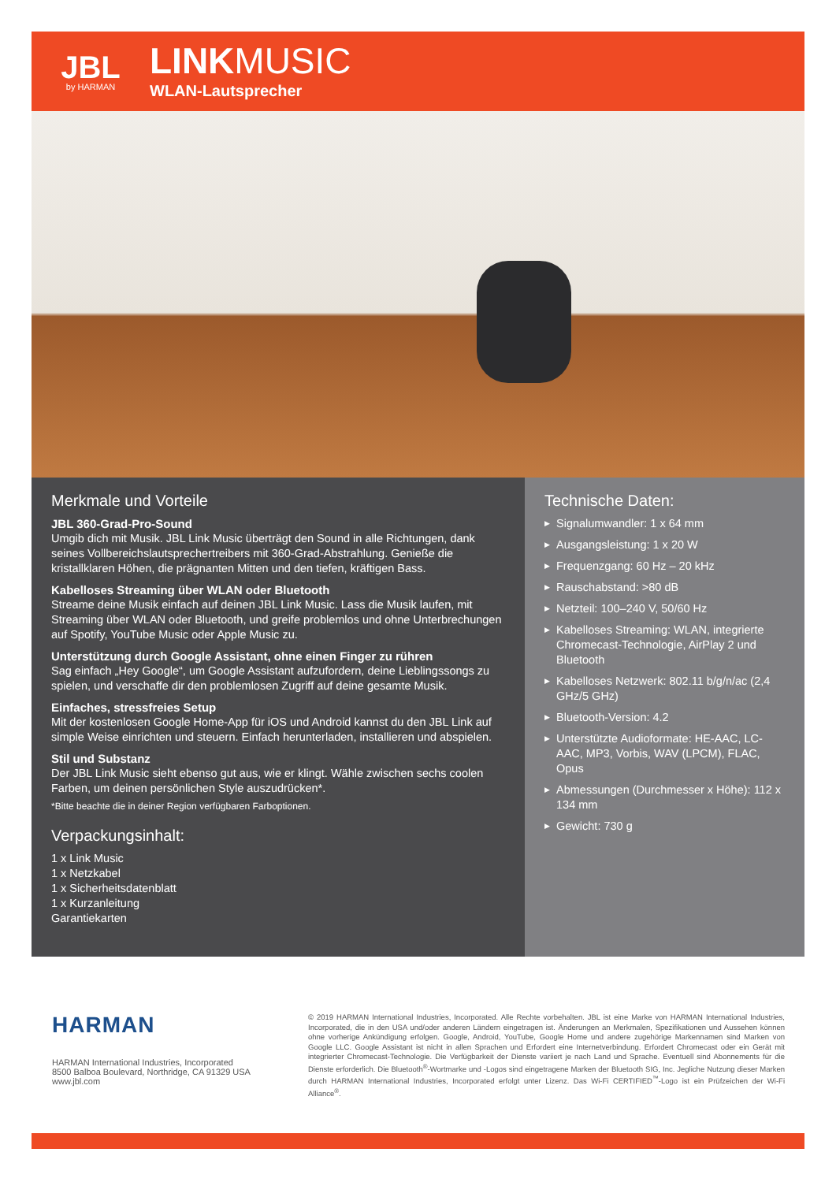JBL
by HARMAN
LINKMUSIC
WLAN-Lautsprecher
Merkmale und Vorteile
JBL 360-Grad-Pro-Sound
Umgib dich mit Musik. JBL Link Music überträgt den Sound in alle Richtungen, dank seines Vollbereichslautsprechertreibers mit 360-Grad-Abstrahlung. Genieße die kristallklaren Höhen, die prägnanten Mitten und den tiefen, kräftigen Bass.
Kabelloses Streaming über WLAN oder Bluetooth
Streame deine Musik einfach auf deinen JBL Link Music. Lass die Musik laufen, mit Streaming über WLAN oder Bluetooth, und greife problemlos und ohne Unterbrechungen auf Spotify, YouTube Music oder Apple Music zu.
Unterstützung durch Google Assistant, ohne einen Finger zu rühren
Sag einfach „Hey Google“, um Google Assistant aufzufordern, deine Lieblingssongs zu spielen, und verschaffe dir den problemlosen Zugriff auf deine gesamte Musik.
Einfaches, stressfreies Setup
Mit der kostenlosen Google Home-App für iOS und Android kannst du den JBL Link auf simple Weise einrichten und steuern. Einfach herunterladen, installieren und abspielen.
Stil und Substanz
Der JBL Link Music sieht ebenso gut aus, wie er klingt. Wähle zwischen sechs coolen Farben, um deinen persönlichen Style auszudrücken*.
*Bitte beachte die in deiner Region verfügbaren Farboptionen.
Verpackungsinhalt:
1 x Link Music
1 x Netzkabel
1 x Sicherheitsdatenblatt
1 x Kurzanleitung
Garantiekarten
Technische Daten:
▶ Signalumwandler: 1 x 64 mm
▶ Ausgangsleistung: 1 x 20 W
▶ Frequenzgang: 60 Hz – 20 kHz
▶ Rauschabstand: >80 dB
▶ Netzteil: 100–240 V, 50/60 Hz
▶ Kabelloses Streaming: WLAN, integrierte Chromecast-Technologie, AirPlay 2 und Bluetooth
▶ Kabelloses Netzwerk: 802.11 b/g/n/ac (2,4 GHz/5 GHz)
▶ Bluetooth-Version: 4.2
▶ Unterstützte Audioformate: HE-AAC, LC-AAC, MP3, Vorbis, WAV (LPCM), FLAC, Opus
▶ Abmessungen (Durchmesser x Höhe): 112 x 134 mm
▶ Gewicht: 730 g
HARMAN
HARMAN International Industries, Incorporated
8500 Balboa Boulevard, Northridge, CA 91329 USA
www.jbl.com
© 2019 HARMAN International Industries, Incorporated. Alle Rechte vorbehalten. JBL ist eine Marke von HARMAN International Industries, Incorporated, die in den USA und/oder anderen Ländern eingetragen ist. Änderungen an Merkmalen, Spezifikationen und Aussehen können ohne vorherige Ankündigung erfolgen. Google, Android, YouTube, Google Home und andere zugehörige Markennamen sind Marken von Google LLC. Google Assistant ist nicht in allen Sprachen und Erfordert eine Internetverbindung. Erfordert Chromecast oder ein Gerät mit integrierter Chromecast-Technologie. Die Verfügbarkeit der Dienste variiert je nach Land und Sprache. Eventuell sind Abonnements für die Dienste erforderlich. Die Bluetooth<sup>®</sup>-Wortmarke und -Logos sind eingetragene Marken der Bluetooth SIG, Inc. Jegliche Nutzung dieser Marken durch HARMAN International Industries, Incorporated erfolgt unter Lizenz. Das Wi-Fi CERTIFIED<sup>™</sup>-Logo ist ein Prüfzeichen der Wi-Fi Alliance<sup>®</sup>.